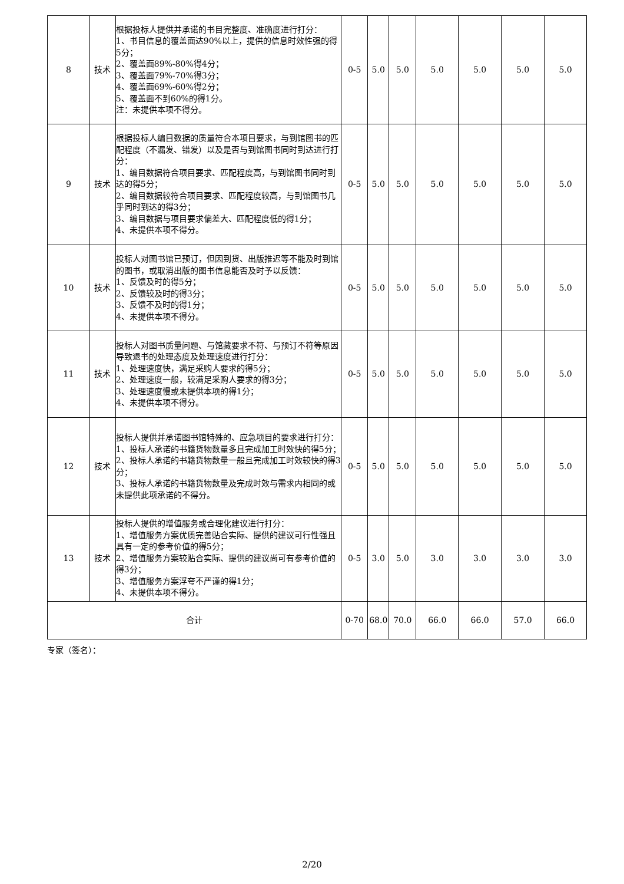| 8 | 技术 | 根据投标人提供并承诺的书目完整度、准确度进行打分： 1、书目信息的覆盖面达90%以上，提供的信息时效性强的得5分； 2、覆盖面89%-80%得4分； 3、覆盖面79%-70%得3分； 4、覆盖面69%-60%得2分； 5、覆盖面不到60%的得1分。 注：未提供本项不得分。 | 0-5 | 5.0 | 5.0 | 5.0 | 5.0 | 5.0 | 5.0 |
| 9 | 技术 | 根据投标人编目数据的质量符合本项目要求，与到馆图书的匹配程度（不漏发、错发）以及是否与到馆图书同时到达进行打分： 1、编目数据符合项目要求、匹配程度高，与到馆图书同时到达的得5分； 2、编目数据较符合项目要求、匹配程度较高，与到馆图书几乎同时到达的得3分； 3、编目数据与项目要求偏差大、匹配程度低的得1分； 4、未提供本项不得分。 | 0-5 | 5.0 | 5.0 | 5.0 | 5.0 | 5.0 | 5.0 |
| 10 | 技术 | 投标人对图书馆已预订，但因到货、出版推迟等不能及时到馆的图书，或取消出版的图书信息能否及时予以反馈： 1、反馈及时的得5分； 2、反馈较及时的得3分； 3、反馈不及时的得1分； 4、未提供本项不得分。 | 0-5 | 5.0 | 5.0 | 5.0 | 5.0 | 5.0 | 5.0 |
| 11 | 技术 | 投标人对图书质量问题、与馆藏要求不符、与预订不符等原因导致退书的处理态度及处理速度进行打分： 1、处理速度快，满足采购人要求的得5分； 2、处理速度一般，较满足采购人要求的得3分； 3、处理速度慢或未提供本项的得1分； 4、未提供本项不得分。 | 0-5 | 5.0 | 5.0 | 5.0 | 5.0 | 5.0 | 5.0 |
| 12 | 技术 | 投标人提供并承诺图书馆特殊的、应急项目的要求进行打分： 1、投标人承诺的书籍货物数量多且完成加工时效快的得5分； 2、投标人承诺的书籍货物数量一般且完成加工时效较快的得3分； 3、投标人承诺的书籍货物数量及完成时效与需求内相同的或未提供此项承诺的不得分。 | 0-5 | 5.0 | 5.0 | 5.0 | 5.0 | 5.0 | 5.0 |
| 13 | 技术 | 投标人提供的增值服务或合理化建议进行打分： 1、增值服务方案优质完善贴合实际、提供的建议可行性强且具有一定的参考价值的得5分； 2、增值服务方案较贴合实际、提供的建议尚可有参考价值的得3分； 3、增值服务方案浮夸不严谨的得1分； 4、未提供本项不得分。 | 0-5 | 3.0 | 5.0 | 3.0 | 3.0 | 3.0 | 3.0 |
| 合计 | | | 0-70 | 68.0 | 70.0 | 66.0 | 66.0 | 57.0 | 66.0 |
专家（签名）：
2/20